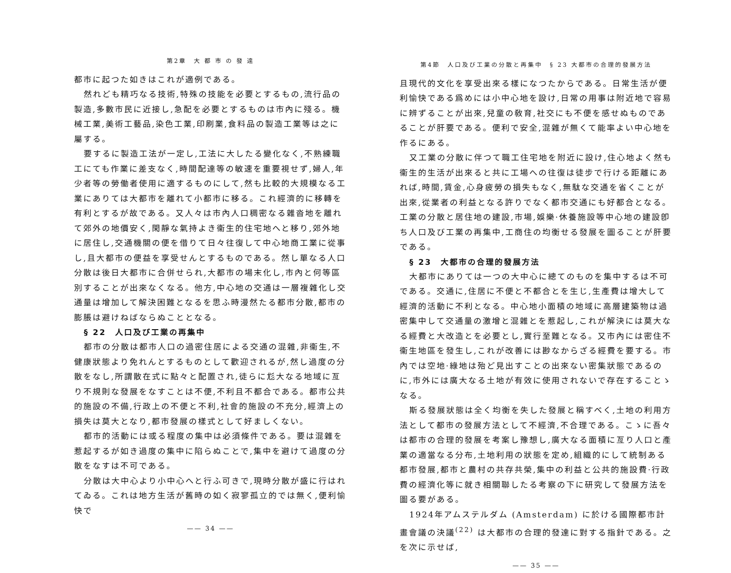第2章　大 都 市 の 發 達
都市に起つた如きはこれが適例である。
然れども精巧なる技術,特殊の技能を必要とするもの,流行品の製造,多數市民に近接し,急配を必要とするものは市內に殘る。機械工業,美術工藝品,染色工業,印刷業,食料品の製造工業等は之に屬する。
要するに製造工法が一定し,工法に大したる變化なく,不熟練職工にても作業に差支なく,時間配達等の敏速を重要視せず,婦人,年少者等の勞働者使用に適するものにして,然も比較的大規模なる工業にありては大都市を離れて小都市に移る。これ經濟的に移轉を有利とするが故である。又人々は市內人口稠密なる雜沓地を離れて郊外の地價安く,閑靜な氣持よき衞生的住宅地へと移り,郊外地に居住し,交通機關の便を借りて日々往復して中心地商工業に從事し,且大都市の便益を享受せんとするものである。然し單なる人口分散は後日大都市に合併せられ,大都市の場末化し,市內と何等區別することが出來なくなる。他方,中心地の交通は一層複雜化し交通量は增加して解決困難となるを思ふ時漫然たる都市分散,都市の膨脹は避けねばならぬこととなる。
§ 22　人口及び工業の再集中
都市の分散は都市人口の過密住居による交通の混雜,非衞生,不健康狀態より免れんとするものとして歡迎されるが,然し過度の分散をなし,所謂散在式に點々と配置され,徒らに尨大なる地域に亙り不規則な發展をなすことは不便,不利且不都合である。都市公共的施設の不備,行政上の不便と不利,社會的施設の不充分,經濟上の損失は莫大となり,都市發展の樣式として好ましくない。
都市的活動には或る程度の集中は必須條件である。要は混雜を惹起するが如き過度の集中に陷らぬことで,集中を避けて過度の分散をなすは不可である。
分散は大中心より小中心へと行ふ可きで,現時分散が盛に行はれてゐる。これは地方生活が舊時の如く寂寥孤立的では無く,便利愉快で
—— 34 ——
第4節　人口及び工業の分散と再集中　§ 23 大都市の合理的發展方法
且現代的文化を享受出來る樣になつたからである。日常生活が便利愉快である爲めには小中心地を設け,日常の用事は附近地で容易に辨ずることが出來,兒童の敎育,社交にも不便を感せぬものであることが肝要である。便利で安全,混雜が無くて能率よい中心地を作るにある。
又工業の分散に伴つて職工住宅地を附近に設け,住心地よく然も衞生的生活が出來ると共に工場への往復は徒步で行ける距離にあれば,時間,賃金,心身疲勞の損失もなく,無駄な交通を省くことが出來,從業者の利益となる許りでなく都市交通にも好都合となる。工業の分散と居住地の建設,市場,娛樂·休養施設等中心地の建設卽ち人口及び工業の再集中,工商住の均衡せる發展を圖ることが肝要である。
§ 23　大都市の合理的發展方法
大都市にありては一つの大中心に總てのものを集中するは不可である。交通に,住居に不便と不都合とを生じ,生產費は增大して經濟的活動に不利となる。中心地小面積の地域に高層建築物は過密集中して交通量の激增と混雜とを惹起し,これが解決には莫大なる經費と大改造とを必要とし,實行至難となる。又市內には密住不衞生地區を發生し,これが改善には尠なからざる經費を要する。市內では空地·綠地は殆ど見出すことの出來ない密集狀態であるのに,市外には廣大なる土地が有效に使用されないで存在することゝなる。
斯る發展狀態は全く均衡を失した發展と稱すべく,土地の利用方法として都市の發展方法として不經濟,不合理である。こゝに吾々は都市の合理的發展を考案し豫想し,廣大なる面積に亙り人口と產業の適當なる分布,土地利用の狀態を定め,組織的にして統制ある都市發展,都市と農村の共存共榮,集中の利益と公共的施設費·行政費の經濟化等に就き相關聯したる考察の下に研究して發展方法を圖る要がある。
1924年アムステルダム (Amsterdam) に於ける國際都市計畫會議の決議<sup>(22)</sup> は大都市の合理的發達に對する指針である。之を次に示せば,
—— 35 ——